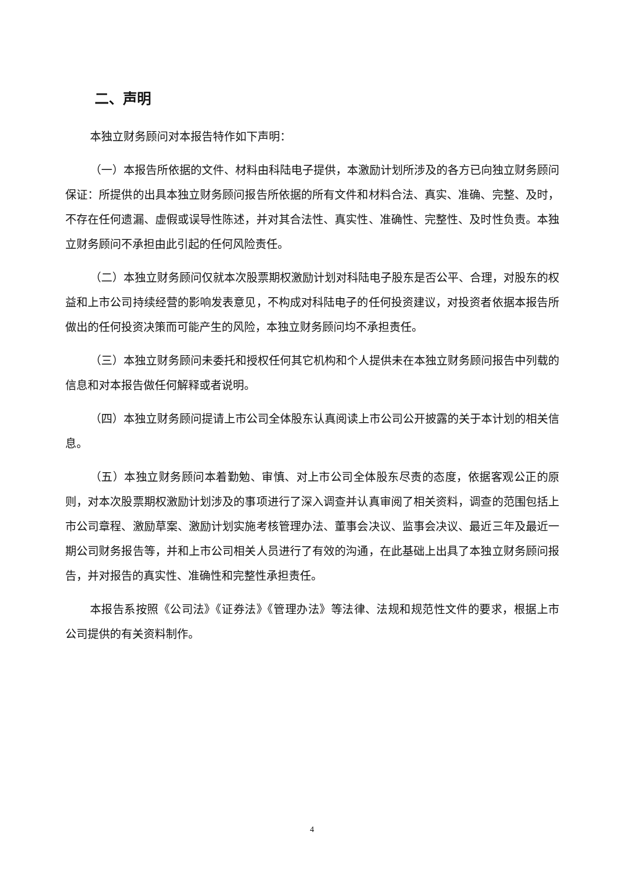二、声明
本独立财务顾问对本报告特作如下声明：
（一）本报告所依据的文件、材料由科陆电子提供，本激励计划所涉及的各方已向独立财务顾问保证：所提供的出具本独立财务顾问报告所依据的所有文件和材料合法、真实、准确、完整、及时，不存在任何遗漏、虚假或误导性陈述，并对其合法性、真实性、准确性、完整性、及时性负责。本独立财务顾问不承担由此引起的任何风险责任。
（二）本独立财务顾问仅就本次股票期权激励计划对科陆电子股东是否公平、合理，对股东的权益和上市公司持续经营的影响发表意见，不构成对科陆电子的任何投资建议，对投资者依据本报告所做出的任何投资决策而可能产生的风险，本独立财务顾问均不承担责任。
（三）本独立财务顾问未委托和授权任何其它机构和个人提供未在本独立财务顾问报告中列载的信息和对本报告做任何解释或者说明。
（四）本独立财务顾问提请上市公司全体股东认真阅读上市公司公开披露的关于本计划的相关信息。
（五）本独立财务顾问本着勤勉、审慎、对上市公司全体股东尽责的态度，依据客观公正的原则，对本次股票期权激励计划涉及的事项进行了深入调查并认真审阅了相关资料，调查的范围包括上市公司章程、激励草案、激励计划实施考核管理办法、董事会决议、监事会决议、最近三年及最近一期公司财务报告等，并和上市公司相关人员进行了有效的沟通，在此基础上出具了本独立财务顾问报告，并对报告的真实性、准确性和完整性承担责任。
本报告系按照《公司法》《证券法》《管理办法》等法律、法规和规范性文件的要求，根据上市公司提供的有关资料制作。
4